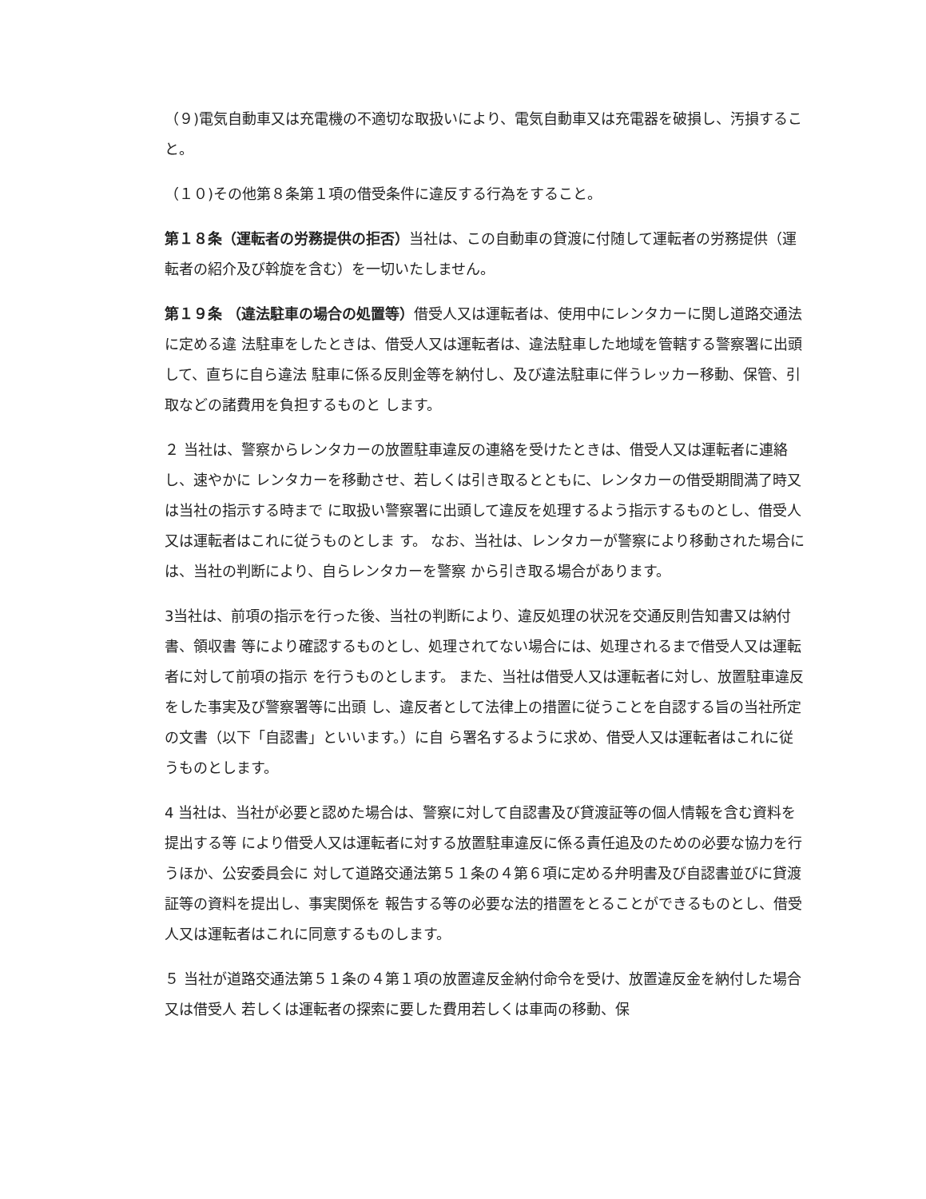（９)電気自動車又は充電機の不適切な取扱いにより、電気自動車又は充電器を破損し、汚損すること。
（１０)その他第８条第１項の借受条件に違反する行為をすること。
第１８条（運転者の労務提供の拒否）当社は、この自動車の貸渡に付随して運転者の労務提供（運転者の紹介及び斡旋を含む）を一切いたしません。
第１９条 （違法駐車の場合の処置等）借受人又は運転者は、使用中にレンタカーに関し道路交通法に定める違 法駐車をしたときは、借受人又は運転者は、違法駐車した地域を管轄する警察署に出頭して、直ちに自ら違法 駐車に係る反則金等を納付し、及び違法駐車に伴うレッカー移動、保管、引取などの諸費用を負担するものと します。
２ 当社は、警察からレンタカーの放置駐車違反の連絡を受けたときは、借受人又は運転者に連絡し、速やかに レンタカーを移動させ、若しくは引き取るとともに、レンタカーの借受期間満了時又は当社の指示する時まで に取扱い警察署に出頭して違反を処理するよう指示するものとし、借受人又は運転者はこれに従うものとしま す。 なお、当社は、レンタカーが警察により移動された場合には、当社の判断により、自らレンタカーを警察 から引き取る場合があります。
3当社は、前項の指示を行った後、当社の判断により、違反処理の状況を交通反則告知書又は納付書、領収書 等により確認するものとし、処理されてない場合には、処理されるまで借受人又は運転者に対して前項の指示 を行うものとします。 また、当社は借受人又は運転者に対し、放置駐車違反をした事実及び警察署等に出頭 し、違反者として法律上の措置に従うことを自認する旨の当社所定の文書（以下「自認書」といいます。）に自 ら署名するように求め、借受人又は運転者はこれに従うものとします。
4 当社は、当社が必要と認めた場合は、警察に対して自認書及び貸渡証等の個人情報を含む資料を提出する等 により借受人又は運転者に対する放置駐車違反に係る責任追及のための必要な協力を行うほか、公安委員会に 対して道路交通法第５１条の４第６項に定める弁明書及び自認書並びに貸渡証等の資料を提出し、事実関係を 報告する等の必要な法的措置をとることができるものとし、借受人又は運転者はこれに同意するものします。
５ 当社が道路交通法第５１条の４第１項の放置違反金納付命令を受け、放置違反金を納付した場合又は借受人 若しくは運転者の探索に要した費用若しくは車両の移動、保